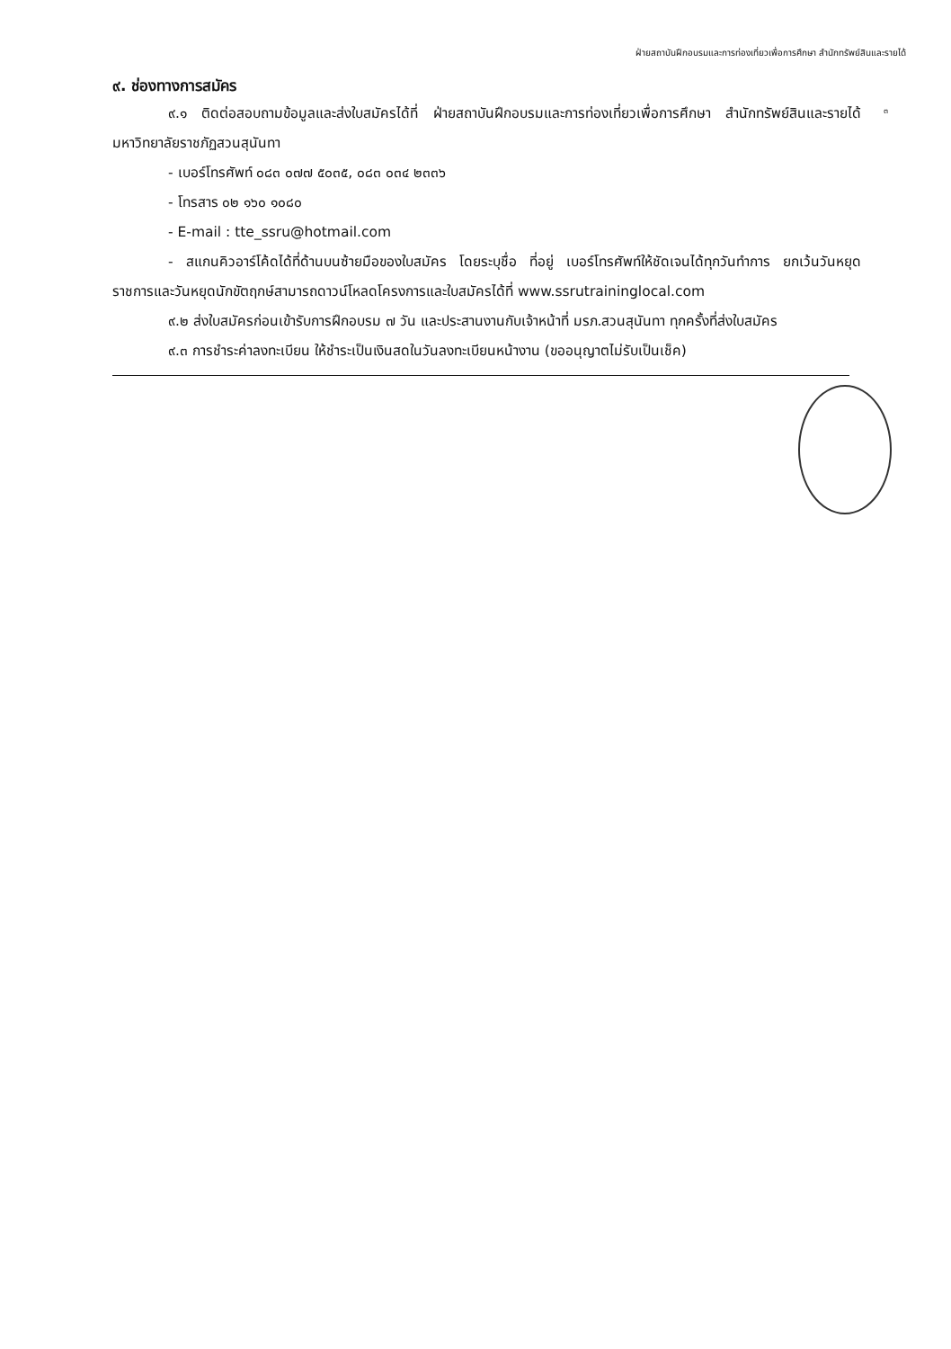ฝ่ายสถาบันฝึกอบรมและการท่องเที่ยวเพื่อการศึกษา สำนักทรัพย์สินและรายได้
๓
๙. ช่องทางการสมัคร
๙.๑ ติดต่อสอบถามข้อมูลและส่งใบสมัครได้ที่ ฝ่ายสถาบันฝึกอบรมและการท่องเที่ยวเพื่อการศึกษา สำนักทรัพย์สินและรายได้ มหาวิทยาลัยราชภัฏสวนสุนันทา
- เบอร์โทรศัพท์ ๐๘๓ ๐๗๗ ๕๐๓๕, ๐๘๓ ๐๓๔ ๒๓๓๖
- โทรสาร ๐๒ ๑๖๐ ๑๐๘๐
- E-mail : tte_ssru@hotmail.com
- สแกนคิวอาร์โค้ดได้ที่ด้านบนซ้ายมือของใบสมัคร โดยระบุชื่อ ที่อยู่ เบอร์โทรศัพท์ให้ชัดเจนได้ทุกวันทำการ ยกเว้นวันหยุดราชการและวันหยุดนักขัตฤกษ์สามารถดาวน์โหลดโครงการและใบสมัครได้ที่ www.ssrutraininglocal.com
๙.๒ ส่งใบสมัครก่อนเข้ารับการฝึกอบรม ๗ วัน และประสานงานกับเจ้าหน้าที่ มรภ.สวนสุนันทา ทุกครั้งที่ส่งใบสมัคร
๙.๓ การชำระค่าลงทะเบียน ให้ชำระเป็นเงินสดในวันลงทะเบียนหน้างาน (ขออนุญาตไม่รับเป็นเช็ค)